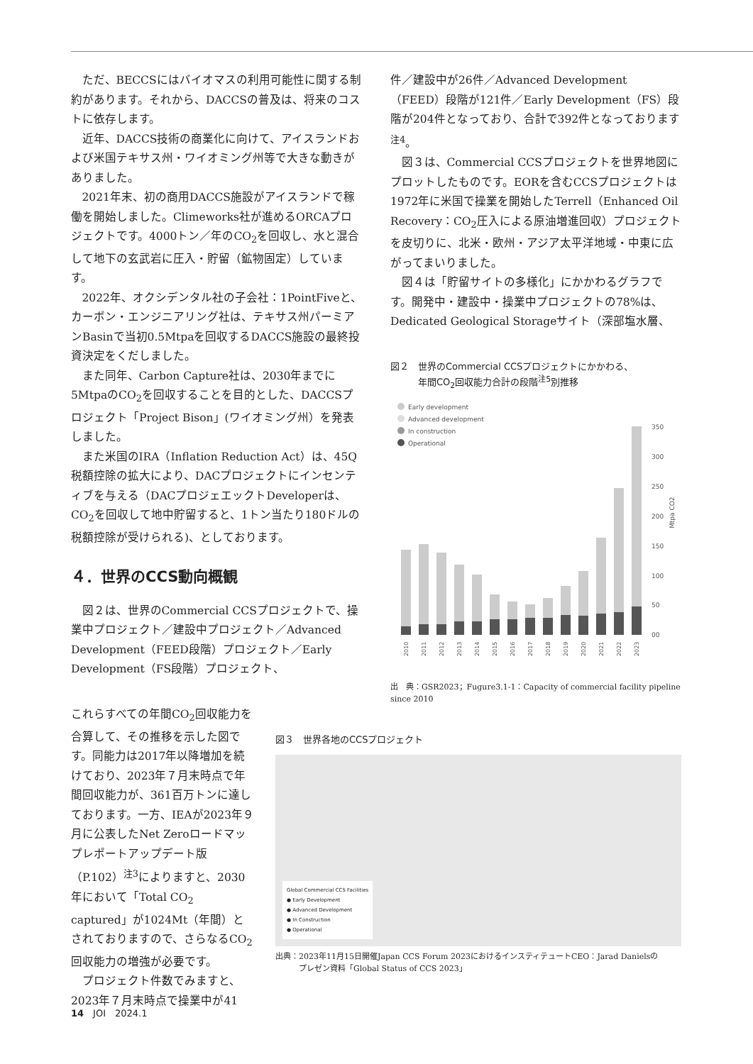ただ、BECCSにはバイオマスの利用可能性に関する制約があります。それから、DACCSの普及は、将来のコストに依存します。
近年、DACCS技術の商業化に向けて、アイスランドおよび米国テキサス州・ワイオミング州等で大きな動きがありました。
2021年末、初の商用DACCS施設がアイスランドで稼働を開始しました。Climeworks社が進めるORCAプロジェクトです。4000トン／年のCO<sub>2</sub>を回収し、水と混合して地下の玄武岩に圧入・貯留（鉱物固定）しています。
2022年、オクシデンタル社の子会社：1PointFiveと、カーボン・エンジニアリング社は、テキサス州パーミアンBasinで当初0.5Mtpaを回収するDACCS施設の最終投資決定をくだしました。
また同年、Carbon Capture社は、2030年までに5MtpaのCO<sub>2</sub>を回収することを目的とした、DACCSプロジェクト「Project Bison」(ワイオミング州）を発表しました。
また米国のIRA（Inflation Reduction Act）は、45Q税額控除の拡大により、DACプロジェクトにインセンティブを与える（DACプロジェエックトDeveloperは、CO<sub>2</sub>を回収して地中貯留すると、1トン当たり180ドルの税額控除が受けられる)、としております。
４．世界のCCS動向概観
図２は、世界のCommercial CCSプロジェクトで、操業中プロジェクト／建設中プロジェクト／Advanced Development（FEED段階）プロジェクト／Early Development（FS段階）プロジェクト、
件／建設中が26件／Advanced Development（FEED）段階が121件／Early Development（FS）段階が204件となっており、合計で392件となっております<sup>注4</sup>。
図３は、Commercial CCSプロジェクトを世界地図にプロットしたものです。EORを含むCCSプロジェクトは1972年に米国で操業を開始したTerrell（Enhanced Oil Recovery：CO<sub>2</sub>圧入による原油増進回収）プロジェクトを皮切りに、北米・欧州・アジア太平洋地域・中東に広がってまいりました。
図４は「貯留サイトの多様化」にかかわるグラフです。開発中・建設中・操業中プロジェクトの78%は、Dedicated Geological Storageサイト（深部塩水層、
図２　世界のCommercial CCSプロジェクトにかかわる、
　　　年間CO<sub>2</sub>回収能力合計の段階<sup>注5</sup>別推移
Early development
Advanced development
In construction
Operational
350
300
250
200
150
100
50
00
Mtpa CO2
2010
2011
2012
2013
2014
2015
2016
2017
2018
2019
2020
2021
2022
2023
出　典：GSR2023；Fugure3.1-1：Capacity of commercial facility pipeline since 2010
これらすべての年間CO<sub>2</sub>回収能力を合算して、その推移を示した図です。同能力は2017年以降増加を続けており、2023年７月末時点で年間回収能力が、361百万トンに達しております。一方、IEAが2023年９月に公表したNet Zeroロードマップレポートアップデート版（P.102）<sup>注3</sup>によりますと、2030年において「Total CO<sub>2</sub> captured」が1024Mt（年間）とされておりますので、さらなるCO<sub>2</sub>回収能力の増強が必要です。
プロジェクト件数でみますと、2023年７月末時点で操業中が41
図３　世界各地のCCSプロジェクト
Global Commercial CCS Facilities
● Early Development
● Advanced Development
● In Construction
● Operational
出典：2023年11月15日開催Japan CCS Forum 2023におけるインスティテュートCEO：Jarad Danielsの
　　　プレゼン資料「Global Status of CCS 2023」
14　JOI　2024.1